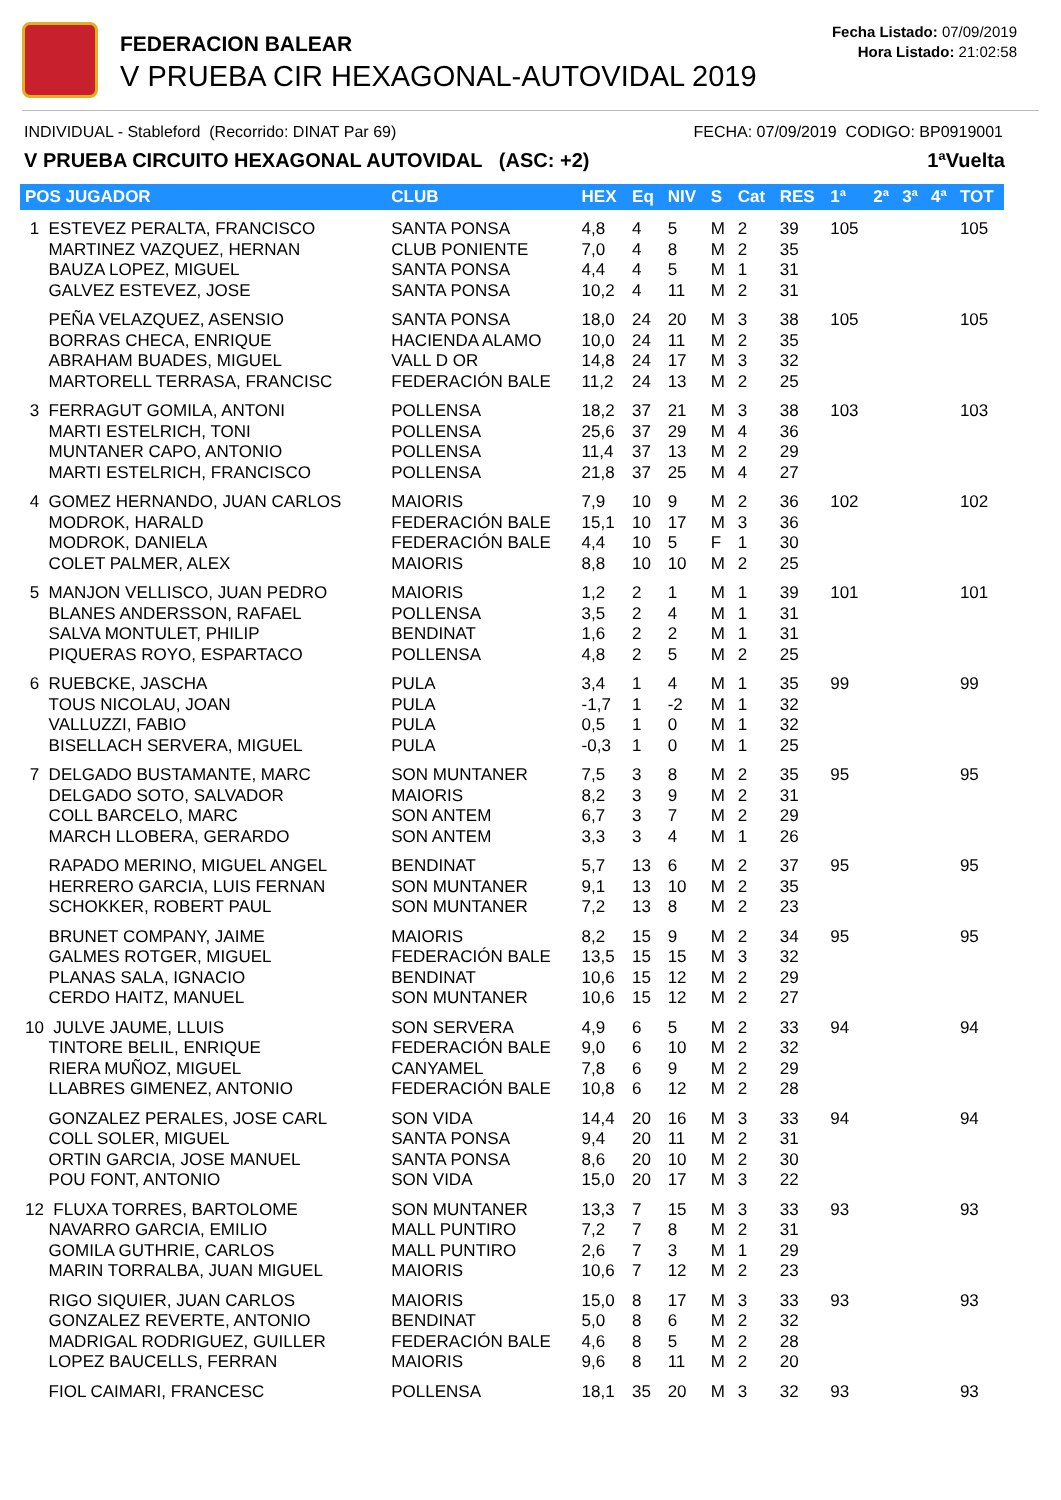FEDERACION BALEAR
V PRUEBA CIR HEXAGONAL-AUTOVIDAL 2019
Fecha Listado: 07/09/2019
Hora Listado: 21:02:58
INDIVIDUAL - Stableford (Recorrido: DINAT Par 69) FECHA: 07/09/2019 CODIGO: BP0919001
V PRUEBA CIRCUITO HEXAGONAL AUTOVIDAL (ASC: +2) 1ªVuelta
| POS JUGADOR | CLUB | HEX | Eq | NIV | S | Cat | RES | 1ª | 2ª | 3ª | 4ª | TOT |
| --- | --- | --- | --- | --- | --- | --- | --- | --- | --- | --- | --- | --- |
| 1 ESTEVEZ PERALTA, FRANCISCO MARTINEZ VAZQUEZ, HERNAN BAUZA LOPEZ, MIGUEL GALVEZ ESTEVEZ, JOSE | SANTA PONSA CLUB PONIENTE SANTA PONSA SANTA PONSA | 4,8 7,0 4,4 10,2 | 4 4 4 4 | 5 8 5 11 | M M M M | 2 2 1 2 | 39 35 31 31 | 105 | | | | 105 |
| PEÑA VELAZQUEZ, ASENSIO BORRAS CHECA, ENRIQUE ABRAHAM BUADES, MIGUEL MARTORELL TERRASA, FRANCISC | SANTA PONSA HACIENDA ALAMO VALL D OR FEDERACIÓN BALE | 18,0 10,0 14,8 11,2 | 24 24 24 24 | 20 11 17 13 | M M M M | 3 2 3 2 | 38 35 32 25 | 105 | | | | 105 |
| 3 FERRAGUT GOMILA, ANTONI MARTI ESTELRICH, TONI MUNTANER CAPO, ANTONIO MARTI ESTELRICH, FRANCISCO | POLLENSA POLLENSA POLLENSA POLLENSA | 18,2 25,6 11,4 21,8 | 37 37 37 37 | 21 29 13 25 | M M M M | 3 4 2 4 | 38 36 29 27 | 103 | | | | 103 |
| 4 GOMEZ HERNANDO, JUAN CARLOS MODROK, HARALD MODROK, DANIELA COLET PALMER, ALEX | MAIORIS FEDERACIÓN BALE FEDERACIÓN BALE MAIORIS | 7,9 15,1 4,4 8,8 | 10 10 10 10 | 9 17 5 10 | M M F M | 2 3 1 2 | 36 36 30 25 | 102 | | | | 102 |
| 5 MANJON VELLISCO, JUAN PEDRO BLANES ANDERSSON, RAFAEL SALVA MONTULET, PHILIP PIQUERAS ROYO, ESPARTACO | MAIORIS POLLENSA BENDINAT POLLENSA | 1,2 3,5 1,6 4,8 | 2 2 2 2 | 1 4 2 5 | M M M M | 1 1 1 2 | 39 31 31 25 | 101 | | | | 101 |
| 6 RUEBCKE, JASCHA TOUS NICOLAU, JOAN VALLUZZI, FABIO BISELLACH SERVERA, MIGUEL | PULA PULA PULA PULA | 3,4 -1,7 0,5 -0,3 | 1 1 1 1 | 4 -2 0 0 | M M M M | 1 1 1 1 | 35 32 32 25 | 99 | | | | 99 |
| 7 DELGADO BUSTAMANTE, MARC DELGADO SOTO, SALVADOR COLL BARCELO, MARC MARCH LLOBERA, GERARDO | SON MUNTANER MAIORIS SON ANTEM SON ANTEM | 7,5 8,2 6,7 3,3 | 3 3 3 3 | 8 9 7 4 | M M M M | 2 2 2 1 | 35 31 29 26 | 95 | | | | 95 |
| RAPADO MERINO, MIGUEL ANGEL HERRERO GARCIA, LUIS FERNAN SCHOKKER, ROBERT PAUL | BENDINAT SON MUNTANER SON MUNTANER | 5,7 9,1 7,2 | 13 13 13 | 6 10 8 | M M M | 2 2 2 | 37 35 23 | 95 | | | | 95 |
| BRUNET COMPANY, JAIME GALMES ROTGER, MIGUEL PLANAS SALA, IGNACIO CERDO HAITZ, MANUEL | MAIORIS FEDERACIÓN BALE BENDINAT SON MUNTANER | 8,2 13,5 10,6 10,6 | 15 15 15 15 | 9 15 12 12 | M M M M | 2 3 2 2 | 34 32 29 27 | 95 | | | | 95 |
| 10 JULVE JAUME, LLUIS TINTORE BELIL, ENRIQUE RIERA MUÑOZ, MIGUEL LLABRES GIMENEZ, ANTONIO | SON SERVERA FEDERACIÓN BALE CANYAMEL FEDERACIÓN BALE | 4,9 9,0 7,8 10,8 | 6 6 6 6 | 5 10 9 12 | M M M M | 2 2 2 2 | 33 32 29 28 | 94 | | | | 94 |
| GONZALEZ PERALES, JOSE CARL COLL SOLER, MIGUEL ORTIN GARCIA, JOSE MANUEL POU FONT, ANTONIO | SON VIDA SANTA PONSA SANTA PONSA SON VIDA | 14,4 9,4 8,6 15,0 | 20 20 20 20 | 16 11 10 17 | M M M M | 3 2 2 3 | 33 31 30 22 | 94 | | | | 94 |
| 12 FLUXA TORRES, BARTOLOME NAVARRO GARCIA, EMILIO GOMILA GUTHRIE, CARLOS MARIN TORRALBA, JUAN MIGUEL | SON MUNTANER MALL PUNTIRO MALL PUNTIRO MAIORIS | 13,3 7,2 2,6 10,6 | 7 7 7 7 | 15 8 3 12 | M M M M | 3 2 1 2 | 33 31 29 23 | 93 | | | | 93 |
| RIGO SIQUIER, JUAN CARLOS GONZALEZ REVERTE, ANTONIO MADRIGAL RODRIGUEZ, GUILLER LOPEZ BAUCELLS, FERRAN | MAIORIS BENDINAT FEDERACIÓN BALE MAIORIS | 15,0 5,0 4,6 9,6 | 8 8 8 8 | 17 6 5 11 | M M M M | 3 2 2 2 | 33 32 28 20 | 93 | | | | 93 |
| FIOL CAIMARI, FRANCESC | POLLENSA | 18,1 | 35 | 20 | M | 3 | 32 | 93 | | | | 93 |